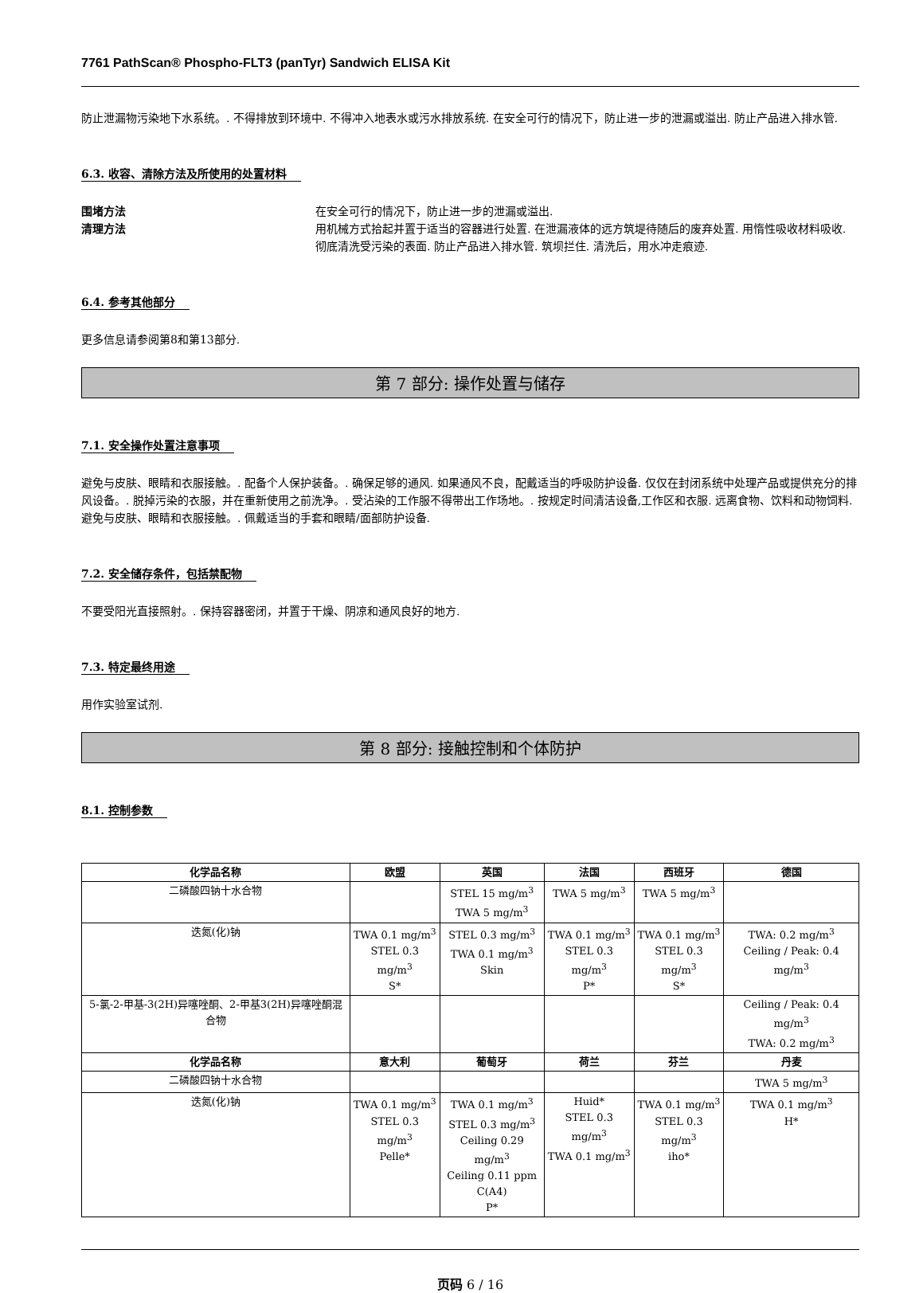7761 PathScan® Phospho-FLT3 (panTyr) Sandwich ELISA Kit
防止泄漏物污染地下水系统。. 不得排放到环境中. 不得冲入地表水或污水排放系统. 在安全可行的情况下，防止进一步的泄漏或溢出. 防止产品进入排水管.
6.3. 收容、清除方法及所使用的处置材料
围堵方法 在安全可行的情况下，防止进一步的泄漏或溢出. 清理方法 用机械方式拾起并置于适当的容器进行处置. 在泄漏液体的远方筑堤待随后的废弃处置. 用惰性吸收材料吸收. 彻底清洗受污染的表面. 防止产品进入排水管. 筑坝拦住. 清洗后，用水冲走痕迹.
6.4. 参考其他部分
更多信息请参阅第8和第13部分.
第 7 部分: 操作处置与储存
7.1. 安全操作处置注意事项
避免与皮肤、眼睛和衣服接触。. 配备个人保护装备。. 确保足够的通风. 如果通风不良，配戴适当的呼吸防护设备. 仅仅在封闭系统中处理产品或提供充分的排风设备。. 脱掉污染的衣服，并在重新使用之前洗净。. 受沾染的工作服不得带出工作场地。. 按规定时间清洁设备,工作区和衣服. 远离食物、饮料和动物饲料. 避免与皮肤、眼睛和衣服接触。. 佩戴适当的手套和眼睛/面部防护设备.
7.2. 安全储存条件，包括禁配物
不要受阳光直接照射。. 保持容器密闭，并置于干燥、阴凉和通风良好的地方.
7.3. 特定最终用途
用作实验室试剂.
第 8 部分: 接触控制和个体防护
8.1. 控制参数
| 化学品名称 | 欧盟 | 英国 | 法国 | 西班牙 | 德国 |
| --- | --- | --- | --- | --- | --- |
| 二磷酸四钠十水合物 | | STEL 15 mg/m<sup>3</sup> TWA 5 mg/m<sup>3</sup> | TWA 5 mg/m<sup>3</sup> | TWA 5 mg/m<sup>3</sup> | |
| 迭氮(化)钠 | TWA 0.1 mg/m<sup>3</sup> STEL 0.3 mg/m<sup>3</sup> S* | STEL 0.3 mg/m<sup>3</sup> TWA 0.1 mg/m<sup>3</sup> Skin | TWA 0.1 mg/m<sup>3</sup> STEL 0.3 mg/m<sup>3</sup> P* | TWA 0.1 mg/m<sup>3</sup> STEL 0.3 mg/m<sup>3</sup> S* | TWA: 0.2 mg/m<sup>3</sup> Ceiling / Peak: 0.4 mg/m<sup>3</sup> |
| 5-氯-2-甲基-3(2H)异噻唑酮、2-甲基3(2H)异噻唑酮混合物 | | | | | Ceiling / Peak: 0.4 mg/m<sup>3</sup> TWA: 0.2 mg/m<sup>3</sup> |
| 化学品名称 | 意大利 | 葡萄牙 | 荷兰 | 芬兰 | 丹麦 |
| 二磷酸四钠十水合物 | | | | | TWA 5 mg/m<sup>3</sup> |
| 迭氮(化)钠 | TWA 0.1 mg/m<sup>3</sup> STEL 0.3 mg/m<sup>3</sup> Pelle* | TWA 0.1 mg/m<sup>3</sup> STEL 0.3 mg/m<sup>3</sup> Ceiling 0.29 mg/m<sup>3</sup> Ceiling 0.11 ppm C(A4) P* | Huid* STEL 0.3 mg/m<sup>3</sup> TWA 0.1 mg/m<sup>3</sup> | TWA 0.1 mg/m<sup>3</sup> STEL 0.3 mg/m<sup>3</sup> iho* | TWA 0.1 mg/m<sup>3</sup> H* |
页码 6 / 16